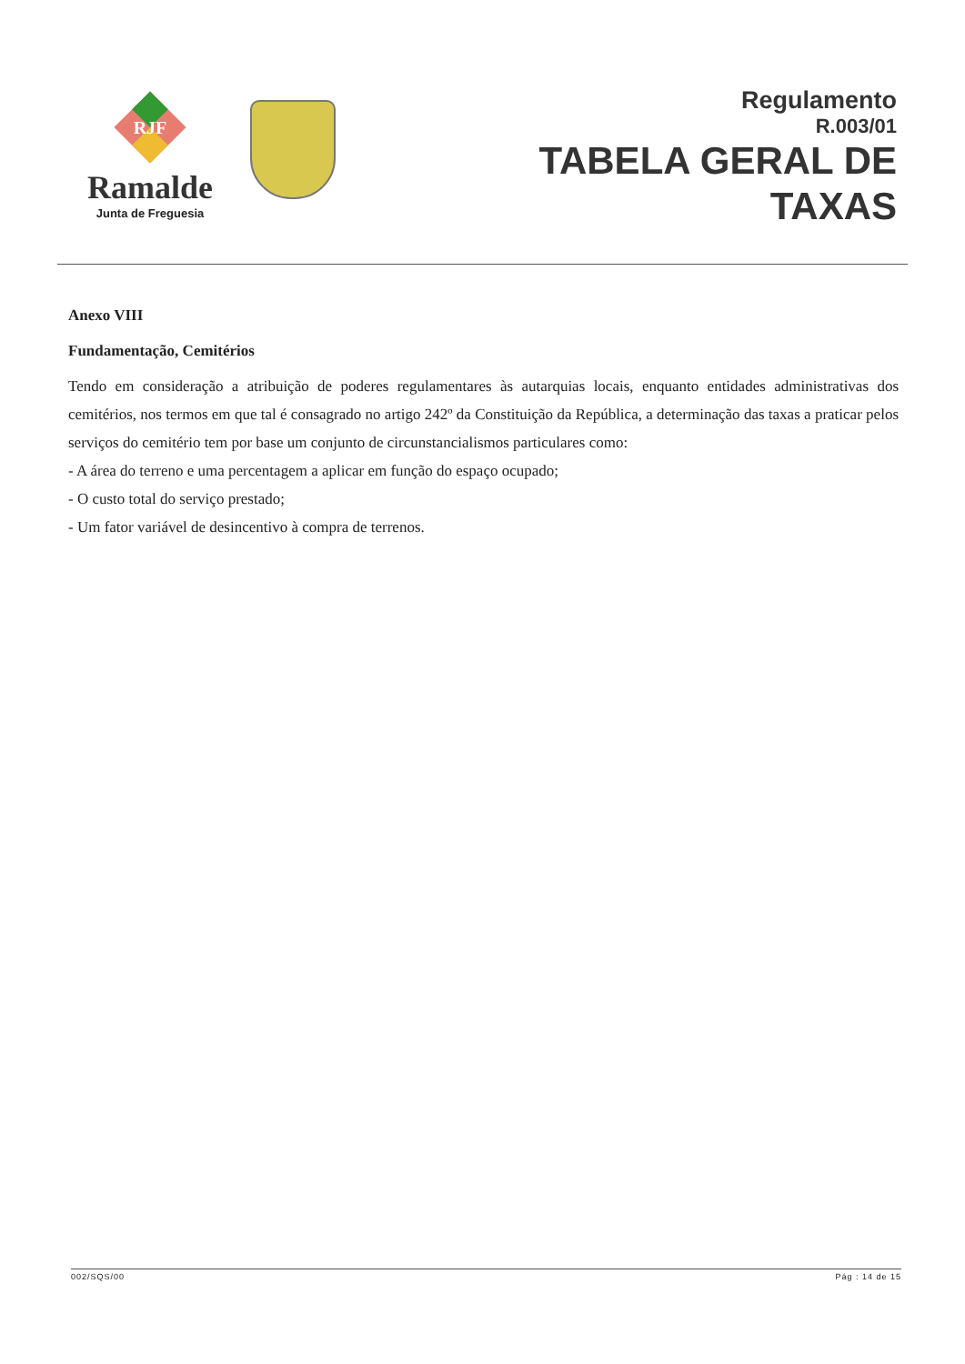RJF
Ramalde
Junta de Freguesia
Regulamento
R.003/01
TABELA GERAL DE
TAXAS
Anexo VIII
Fundamentação, Cemitérios
Tendo em consideração a atribuição de poderes regulamentares às autarquias locais, enquanto entidades administrativas dos cemitérios, nos termos em que tal é consagrado no artigo 242º da Constituição da República, a determinação das taxas a praticar pelos serviços do cemitério tem por base um conjunto de circunstancialismos particulares como:
- A área do terreno e uma percentagem a aplicar em função do espaço ocupado;
- O custo total do serviço prestado;
- Um fator variável de desincentivo à compra de terrenos.
002/SQS/00 Pág : 14 de 15